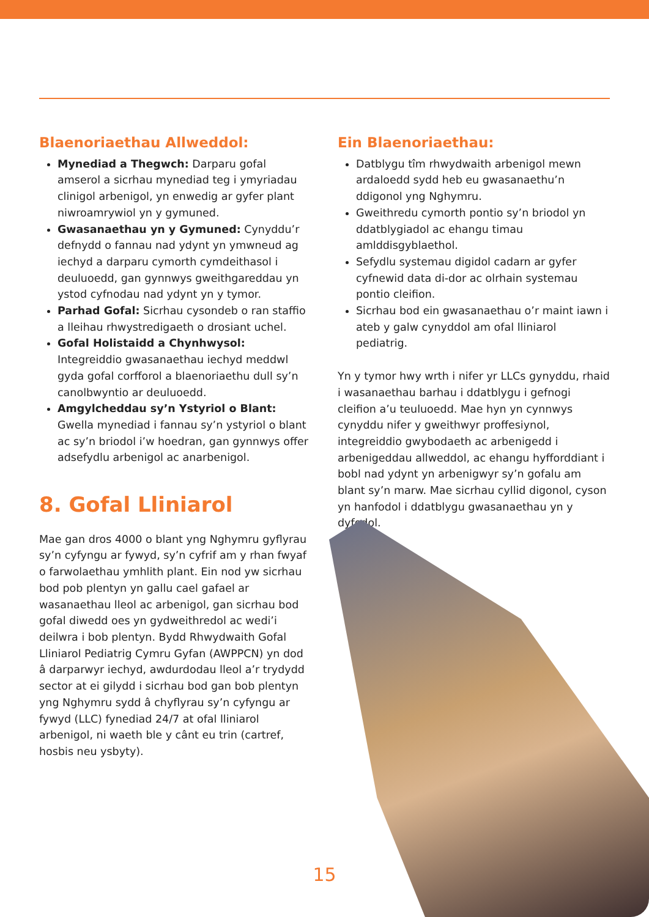Blaenoriaethau Allweddol:
Mynediad a Thegwch: Darparu gofal amserol a sicrhau mynediad teg i ymyriadau clinigol arbenigol, yn enwedig ar gyfer plant niwroamrywiol yn y gymuned.
Gwasanaethau yn y Gymuned: Cynyddu’r defnydd o fannau nad ydynt yn ymwneud ag iechyd a darparu cymorth cymdeithasol i deuluoedd, gan gynnwys gweithgareddau yn ystod cyfnodau nad ydynt yn y tymor.
Parhad Gofal: Sicrhau cysondeb o ran staffio a lleihau rhwystredigaeth o drosiant uchel.
Gofal Holistaidd a Chynhwysol: Integreiddio gwasanaethau iechyd meddwl gyda gofal corfforol a blaenoriaethu dull sy’n canolbwyntio ar deuluoedd.
Amgylcheddau sy’n Ystyriol o Blant: Gwella mynediad i fannau sy’n ystyriol o blant ac sy’n briodol i’w hoedran, gan gynnwys offer adsefydlu arbenigol ac anarbenigol.
8. Gofal Lliniarol
Mae gan dros 4000 o blant yng Nghymru gyflyrau sy’n cyfyngu ar fywyd, sy’n cyfrif am y rhan fwyaf o farwolaethau ymhlith plant. Ein nod yw sicrhau bod pob plentyn yn gallu cael gafael ar wasanaethau lleol ac arbenigol, gan sicrhau bod gofal diwedd oes yn gydweithredol ac wedi’i deilwra i bob plentyn. Bydd Rhwydwaith Gofal Lliniarol Pediatrig Cymru Gyfan (AWPPCN) yn dod â darparwyr iechyd, awdurdodau lleol a’r trydydd sector at ei gilydd i sicrhau bod gan bob plentyn yng Nghymru sydd â chyflyrau sy’n cyfyngu ar fywyd (LLC) fynediad 24/7 at ofal lliniarol arbenigol, ni waeth ble y cânt eu trin (cartref, hosbis neu ysbyty).
Ein Blaenoriaethau:
Datblygu tîm rhwydwaith arbenigol mewn ardaloedd sydd heb eu gwasanaethu’n ddigonol yng Nghymru.
Gweithredu cymorth pontio sy’n briodol yn ddatblygiadol ac ehangu timau amlddisgyblaethol.
Sefydlu systemau digidol cadarn ar gyfer cyfnewid data di-dor ac olrhain systemau pontio cleifion.
Sicrhau bod ein gwasanaethau o’r maint iawn i ateb y galw cynyddol am ofal lliniarol pediatrig.
Yn y tymor hwy wrth i nifer yr LLCs gynyddu, rhaid i wasanaethau barhau i ddatblygu i gefnogi cleifion a’u teuluoedd. Mae hyn yn cynnwys cynyddu nifer y gweithwyr proffesiynol, integreiddio gwybodaeth ac arbenigedd i arbenigeddau allweddol, ac ehangu hyfforddiant i bobl nad ydynt yn arbenigwyr sy’n gofalu am blant sy’n marw. Mae sicrhau cyllid digonol, cyson yn hanfodol i ddatblygu gwasanaethau yn y dyfodol.
15